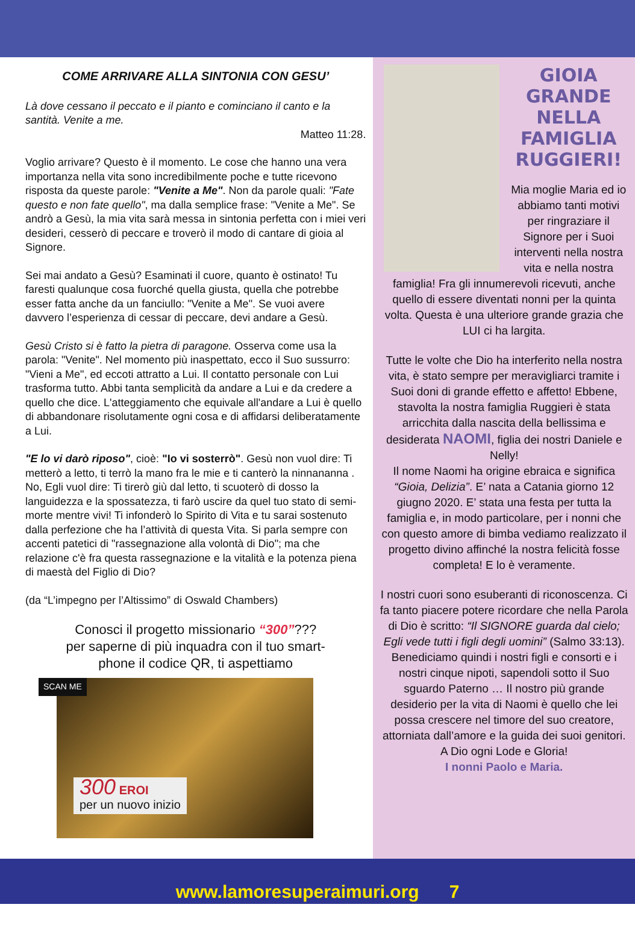COME ARRIVARE ALLA SINTONIA CON GESU’
Là dove cessano il peccato e il pianto e cominciano il canto e la santità. Venite a me.
Matteo 11:28.
Voglio arrivare? Questo è il momento. Le cose che hanno una vera importanza nella vita sono incredibilmente poche e tutte ricevono risposta da queste parole: "Venite a Me". Non da parole quali: "Fate questo e non fate quello", ma dalla semplice frase: "Venite a Me". Se andrò a Gesù, la mia vita sarà messa in sintonia perfetta con i miei veri desideri, cesserò di peccare e troverò il modo di cantare di gioia al Signore.
Sei mai andato a Gesù? Esaminati il cuore, quanto è ostinato! Tu faresti qualunque cosa fuorché quella giusta, quella che potrebbe esser fatta anche da un fanciullo: "Venite a Me". Se vuoi avere davvero l’esperienza di cessar di peccare, devi andare a Gesù.
Gesù Cristo si è fatto la pietra di paragone. Osserva come usa la parola: "Venite". Nel momento più inaspettato, ecco il Suo sussurro: "Vieni a Me", ed eccoti attratto a Lui. Il contatto personale con Lui trasforma tutto. Abbi tanta semplicità da andare a Lui e da credere a quello che dice. L'atteggiamento che equivale all'andare a Lui è quello di abbandonare risolutamente ogni cosa e di affidarsi deliberatamente a Lui.
"E lo vi darò riposo", cioè: "Io vi sosterrò". Gesù non vuol dire: Ti metterò a letto, ti terrò la mano fra le mie e ti canterò la ninnananna . No, Egli vuol dire: Ti tirerò giù dal letto, ti scuoterò di dosso la languidezza e la spossatezza, ti farò uscire da quel tuo stato di semi-morte mentre vivi! Ti infonderò lo Spirito di Vita e tu sarai sostenuto dalla perfezione che ha l’attività di questa Vita. Si parla sempre con accenti patetici di "rassegnazione alla volontà di Dio"; ma che relazione c'è fra questa rassegnazione e la vitalità e la potenza piena di maestà del Figlio di Dio?
(da “L’impegno per l’Altissimo” di Oswald Chambers)
Conosci il progetto missionario “300”???
per saperne di più inquadra con il tuo smart-
phone il codice QR, ti aspettiamo
SCAN ME
300 EROI
per un nuovo inizio
GIOIA GRANDE NELLA FAMIGLIA RUGGIERI!
Mia moglie Maria ed io abbiamo tanti motivi per ringraziare il Signore per i Suoi interventi nella nostra vita e nella nostra famiglia! Fra gli innumerevoli ricevuti, anche quello di essere diventati nonni per la quinta volta. Questa è una ulteriore grande grazia che LUI ci ha largita.
Tutte le volte che Dio ha interferito nella nostra vita, è stato sempre per meravigliarci tramite i Suoi doni di grande effetto e affetto! Ebbene, stavolta la nostra famiglia Ruggieri è stata arricchita dalla nascita della bellissima e desiderata NAOMI, figlia dei nostri Daniele e Nelly!
Il nome Naomi ha origine ebraica e significa “Gioia, Delizia”. E’ nata a Catania giorno 12 giugno 2020. E’ stata una festa per tutta la famiglia e, in modo particolare, per i nonni che con questo amore di bimba vediamo realizzato il progetto divino affinché la nostra felicità fosse completa! E lo è veramente.
I nostri cuori sono esuberanti di riconoscenza. Ci fa tanto piacere potere ricordare che nella Parola di Dio è scritto: “Il SIGNORE guarda dal cielo; Egli vede tutti i figli degli uomini” (Salmo 33:13). Benediciamo quindi i nostri figli e consorti e i nostri cinque nipoti, sapendoli sotto il Suo sguardo Paterno … Il nostro più grande desiderio per la vita di Naomi è quello che lei possa crescere nel timore del suo creatore, attorniata dall’amore e la guida dei suoi genitori.
A Dio ogni Lode e Gloria!
I nonni Paolo e Maria.
www.lamoresuperaimuri.org 7